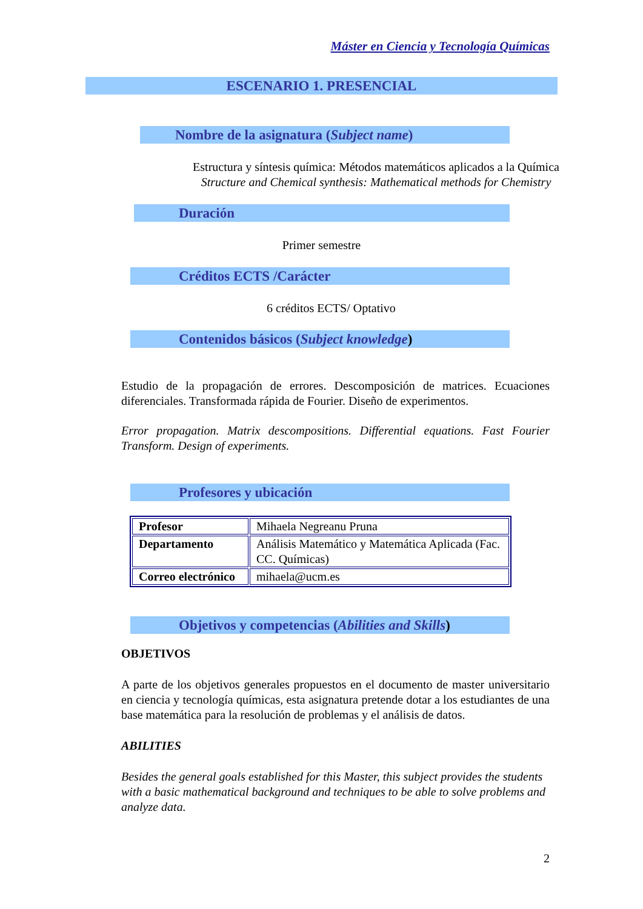Máster en Ciencia y Tecnología Químicas
ESCENARIO 1. PRESENCIAL
Nombre de la asignatura (Subject name)
Estructura y síntesis química: Métodos matemáticos aplicados a la Química
Structure and Chemical synthesis: Mathematical methods for Chemistry
Duración
Primer semestre
Créditos ECTS /Carácter
6 créditos ECTS/ Optativo
Contenidos básicos (Subject knowledge)
Estudio de la propagación de errores. Descomposición de matrices. Ecuaciones diferenciales. Transformada rápida de Fourier. Diseño de experimentos.
Error propagation. Matrix descompositions. Differential equations. Fast Fourier Transform. Design of experiments.
Profesores y ubicación
| Profesor | Mihaela Negreanu Pruna |
| Departamento | Análisis Matemático y Matemática Aplicada (Fac. CC. Químicas) |
| Correo electrónico | mihaela@ucm.es |
Objetivos y competencias (Abilities and Skills)
OBJETIVOS
A parte de los objetivos generales propuestos en el documento de master universitario en ciencia y tecnología químicas, esta asignatura pretende dotar a los estudiantes de una base matemática para la resolución de problemas y el análisis de datos.
ABILITIES
Besides the general goals established for this Master, this subject provides the students with a basic mathematical background and techniques to be able to solve problems and analyze data.
2